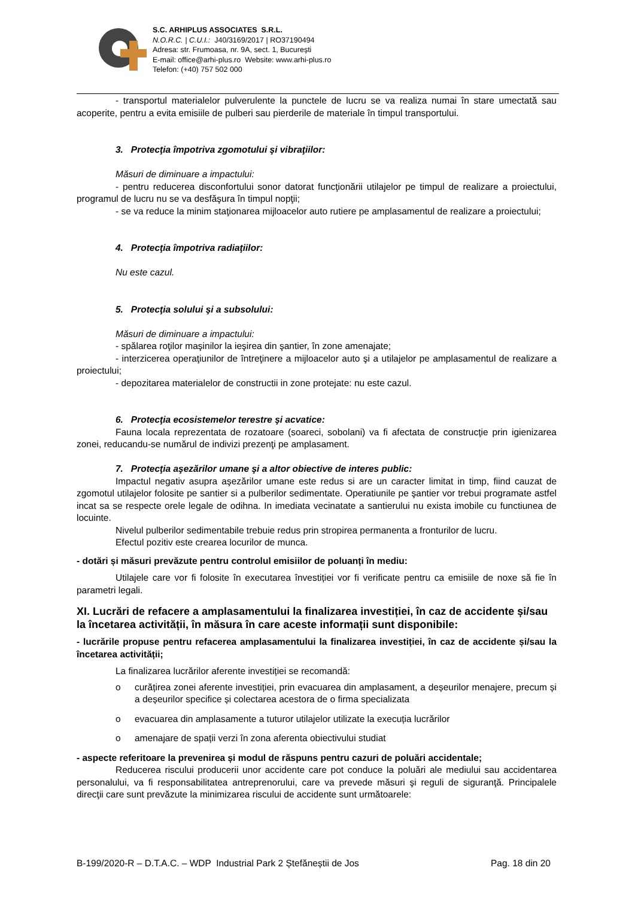S.C. ARHIPLUS ASSOCIATES S.R.L.
N.O.R.C. | C.U.I.: J40/3169/2017 | RO37190494
Adresa: str. Frumoasa, nr. 9A, sect. 1, București
E-mail: office@arhi-plus.ro Website: www.arhi-plus.ro
Telefon: (+40) 757 502 000
- transportul materialelor pulverulente la punctele de lucru se va realiza numai în stare umectată sau acoperite, pentru a evita emisiile de pulberi sau pierderile de materiale în timpul transportului.
3. Protecţia împotriva zgomotului şi vibraţiilor:
Măsuri de diminuare a impactului:
- pentru reducerea disconfortului sonor datorat funcţionării utilajelor pe timpul de realizare a proiectului, programul de lucru nu se va desfăşura în timpul nopţii;
- se va reduce la minim staţionarea mijloacelor auto rutiere pe amplasamentul de realizare a proiectului;
4. Protecţia împotriva radiaţiilor:
Nu este cazul.
5. Protecţia solului şi a subsolului:
Măsuri de diminuare a impactului:
- spălarea roţilor maşinilor la ieşirea din şantier, în zone amenajate;
- interzicerea operaţiunilor de întreţinere a mijloacelor auto şi a utilajelor pe amplasamentul de realizare a proiectului;
- depozitarea materialelor de constructii in zone protejate: nu este cazul.
6. Protecţia ecosistemelor terestre şi acvatice:
Fauna locala reprezentata de rozatoare (soareci, sobolani) va fi afectata de construcţie prin igienizarea zonei, reducandu-se numărul de indivizi prezenţi pe amplasament.
7. Protecţia aşezărilor umane şi a altor obiective de interes public:
Impactul negativ asupra aşezărilor umane este redus si are un caracter limitat in timp, fiind cauzat de zgomotul utilajelor folosite pe santier si a pulberilor sedimentate. Operatiunile pe şantier vor trebui programate astfel incat sa se respecte orele legale de odihna. In imediata vecinatate a santierului nu exista imobile cu functiunea de locuinte.
Nivelul pulberilor sedimentabile trebuie redus prin stropirea permanenta a fronturilor de lucru.
Efectul pozitiv este crearea locurilor de munca.
- dotări și măsuri prevăzute pentru controlul emisiilor de poluanți în mediu:
Utilajele care vor fi folosite în executarea învestiției vor fi verificate pentru ca emisiile de noxe să fie în parametri legali.
XI. Lucrări de refacere a amplasamentului la finalizarea investiției, în caz de accidente și/sau la încetarea activității, în măsura în care aceste informații sunt disponibile:
- lucrările propuse pentru refacerea amplasamentului la finalizarea investiției, în caz de accidente și/sau la încetarea activității;
La finalizarea lucrărilor aferente investiției se recomandă:
o curățirea zonei aferente investiției, prin evacuarea din amplasament, a deșeurilor menajere, precum și a deșeurilor specifice și colectarea acestora de o firma specializata
o evacuarea din amplasamente a tuturor utilajelor utilizate la execuția lucrărilor
o amenajare de spații verzi în zona aferenta obiectivului studiat
- aspecte referitoare la prevenirea și modul de răspuns pentru cazuri de poluări accidentale;
Reducerea riscului producerii unor accidente care pot conduce la poluări ale mediului sau accidentarea personalului, va fi responsabilitatea antreprenorului, care va prevede măsuri şi reguli de siguranţă. Principalele direcţii care sunt prevăzute la minimizarea riscului de accidente sunt următoarele:
B-199/2020-R – D.T.A.C. – WDP Industrial Park 2 Ștefăneștii de Jos Pag. 18 din 20